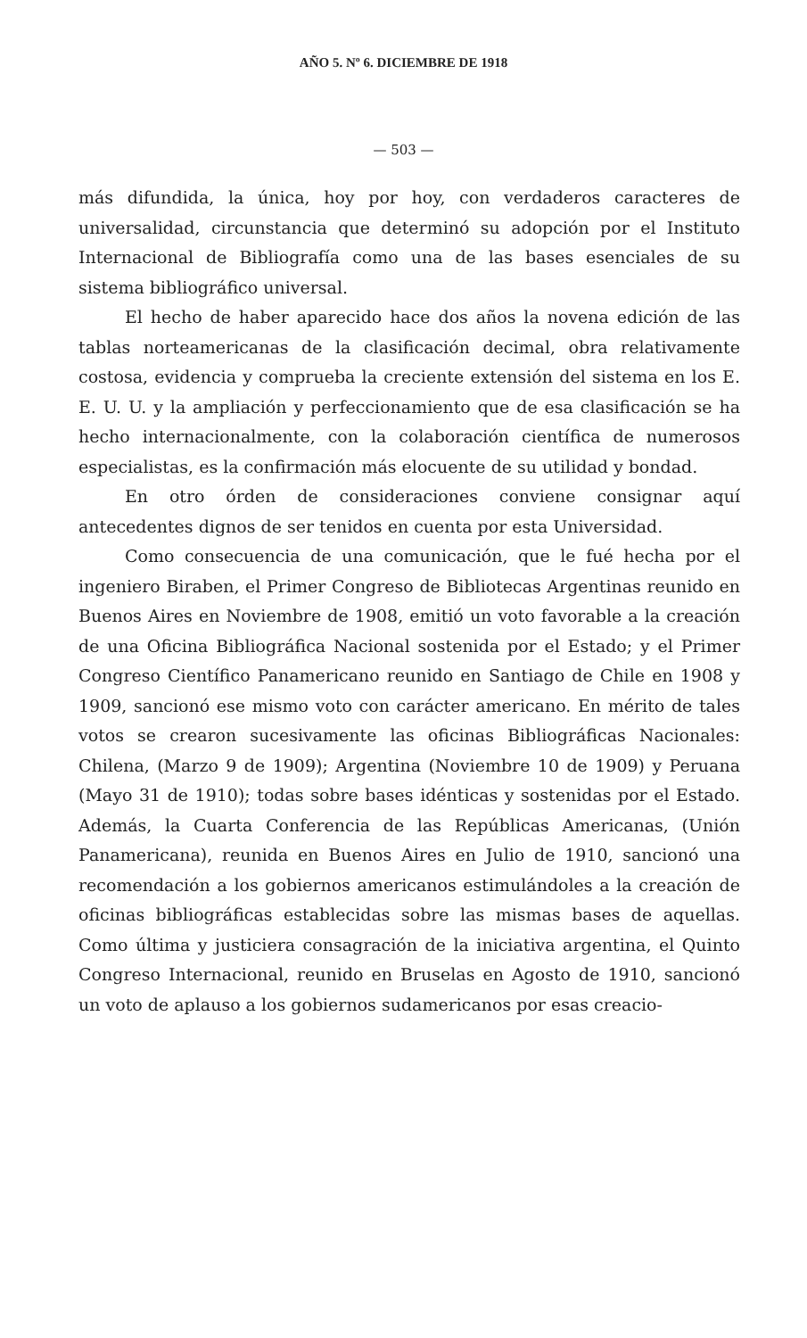AÑO 5. Nº 6. DICIEMBRE DE 1918
— 503 —
más difundida, la única, hoy por hoy, con verdaderos caracteres de universalidad, circunstancia que determinó su adopción por el Instituto Internacional de Bibliografía como una de las bases esenciales de su sistema bibliográfico universal.
El hecho de haber aparecido hace dos años la novena edición de las tablas norteamericanas de la clasificación decimal, obra relativamente costosa, evidencia y comprueba la creciente extensión del sistema en los E. E. U. U. y la ampliación y perfeccionamiento que de esa clasificación se ha hecho internacionalmente, con la colaboración científica de numerosos especialistas, es la confirmación más elocuente de su utilidad y bondad.
En otro órden de consideraciones conviene consignar aquí antecedentes dignos de ser tenidos en cuenta por esta Universidad.
Como consecuencia de una comunicación, que le fué hecha por el ingeniero Biraben, el Primer Congreso de Bibliotecas Argentinas reunido en Buenos Aires en Noviembre de 1908, emitió un voto favorable a la creación de una Oficina Bibliográfica Nacional sostenida por el Estado; y el Primer Congreso Científico Panamericano reunido en Santiago de Chile en 1908 y 1909, sancionó ese mismo voto con carácter americano. En mérito de tales votos se crearon sucesivamente las oficinas Bibliográficas Nacionales: Chilena, (Marzo 9 de 1909); Argentina (Noviembre 10 de 1909) y Peruana (Mayo 31 de 1910); todas sobre bases idénticas y sostenidas por el Estado. Además, la Cuarta Conferencia de las Repúblicas Americanas, (Unión Panamericana), reunida en Buenos Aires en Julio de 1910, sancionó una recomendación a los gobiernos americanos estimulándoles a la creación de oficinas bibliográficas establecidas sobre las mismas bases de aquellas. Como última y justiciera consagración de la iniciativa argentina, el Quinto Congreso Internacional, reunido en Bruselas en Agosto de 1910, sancionó un voto de aplauso a los gobiernos sudamericanos por esas creacio-